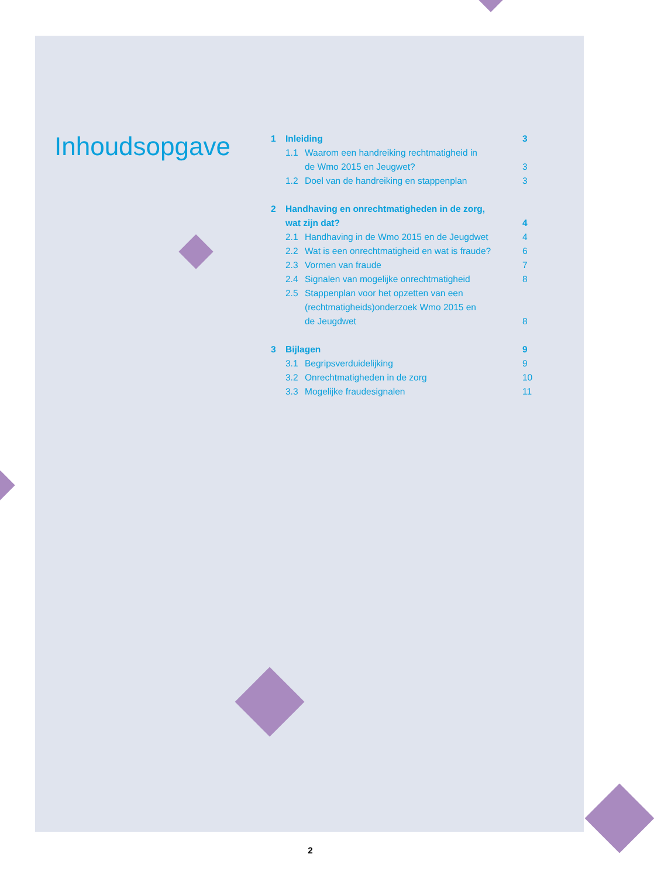Inhoudsopgave
1 Inleiding 3
1.1 Waarom een handreiking rechtmatigheid in
de Wmo 2015 en Jeugwet?
3
1.2 Doel van de handreiking en stappenplan 3
2 Handhaving en onrechtmatigheden in de zorg,
wat zijn dat?
4
2.1 Handhaving in de Wmo 2015 en de Jeugdwet 4
2.2 Wat is een onrechtmatigheid en wat is fraude? 6
2.3 Vormen van fraude 7
2.4 Signalen van mogelijke onrechtmatigheid 8
2.5 Stappenplan voor het opzetten van een
(rechtmatigheids)onderzoek Wmo 2015 en
de Jeugdwet
8
3 Bijlagen 9
3.1 Begripsverduidelijking 9
3.2 Onrechtmatigheden in de zorg 10
3.3 Mogelijke fraudesignalen 11
2